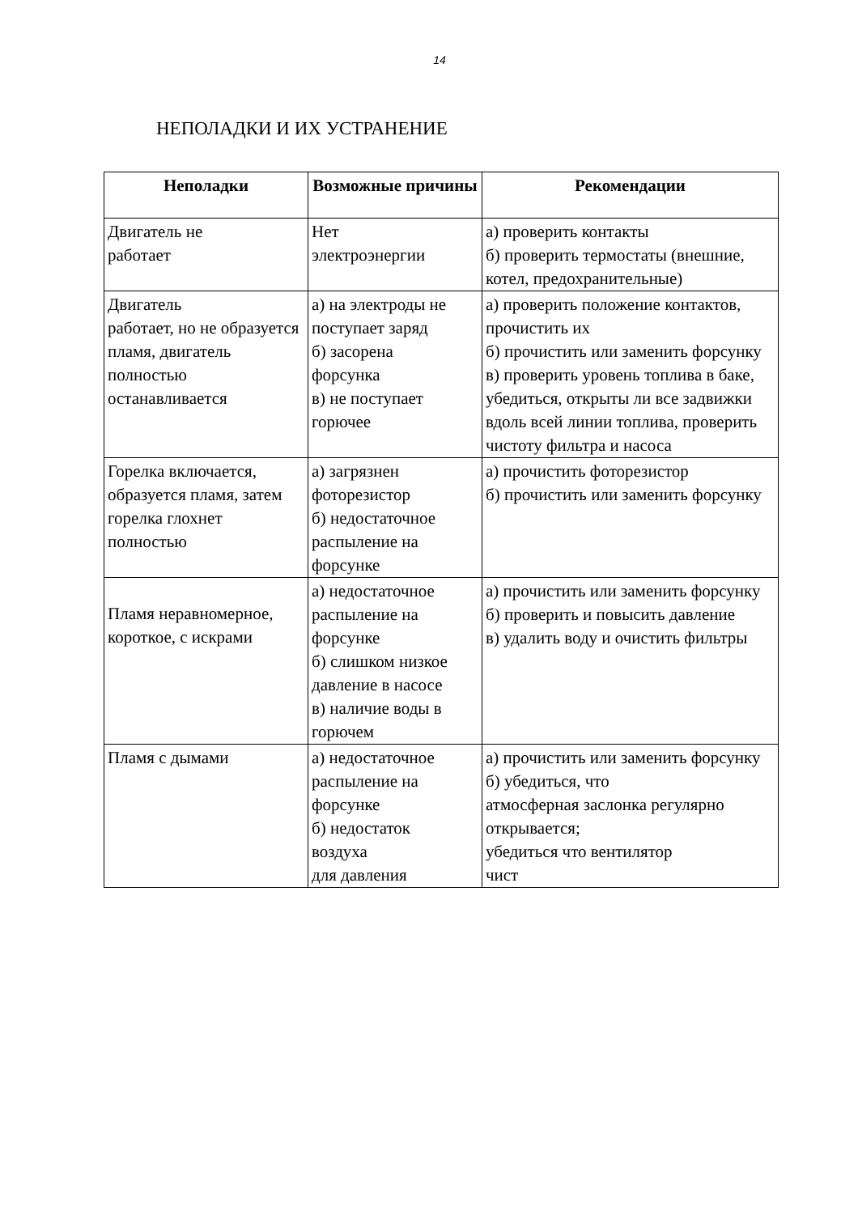14
НЕПОЛАДКИ И ИХ УСТРАНЕНИЕ
| Неполадки | Возможные причины | Рекомендации |
| --- | --- | --- |
| Двигатель не работает | Нет электроэнергии | а) проверить контакты б) проверить термостаты (внешние, котел, предохранительные) |
| Двигатель работает, но не образуется пламя, двигатель полностью останавливается | а) на электроды не поступает заряд б) засорена форсунка в) не поступает горючее | а) проверить положение контактов, прочистить их б) прочистить или заменить форсунку в) проверить уровень топлива в баке, убедиться, открыты ли все задвижки вдоль всей линии топлива, проверить чистоту фильтра и насоса |
| Горелка включается, образуется пламя, затем горелка глохнет полностью | а) загрязнен фоторезистор б) недостаточное распыление на форсунке | а) прочистить фоторезистор б) прочистить или заменить форсунку |
| Пламя неравномерное, короткое, с искрами | а) недостаточное распыление на форсунке б) слишком низкое давление в насосе в) наличие воды в горючем | а) прочистить или заменить форсунку б) проверить и повысить давление в) удалить воду и очистить фильтры |
| Пламя с дымами | а) недостаточное распыление на форсунке б) недостаток воздуха для давления | а) прочистить или заменить форсунку б) убедиться, что атмосферная заслонка регулярно открывается; убедиться что вентилятор чист |